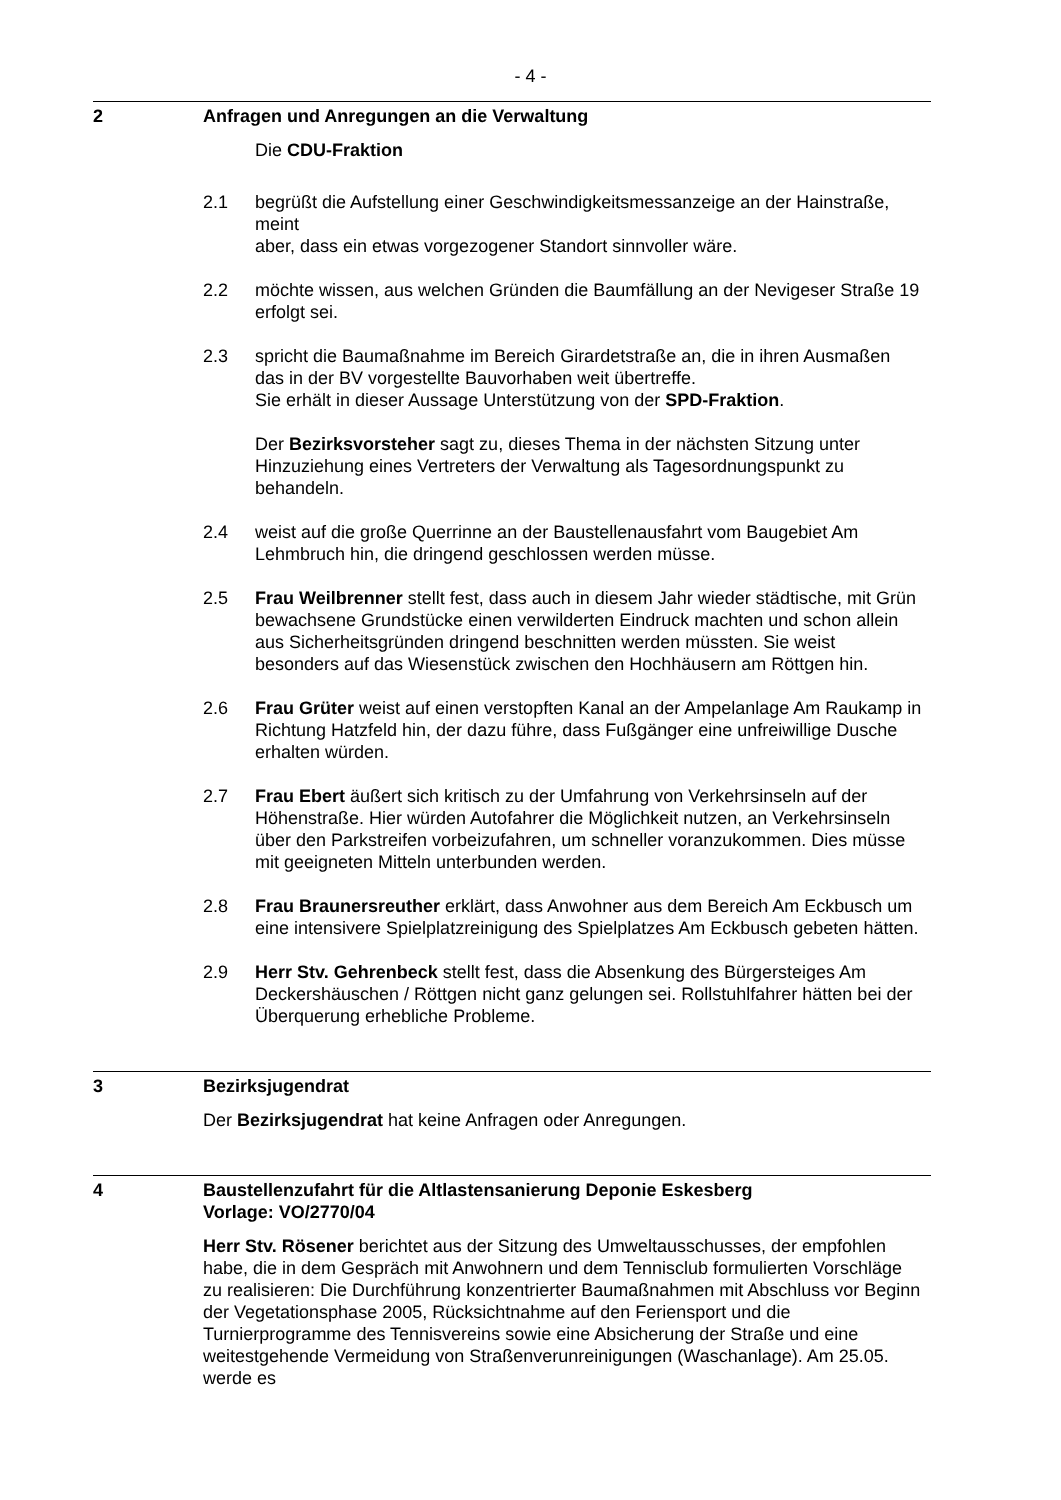- 4 -
2 Anfragen und Anregungen an die Verwaltung
Die CDU-Fraktion
2.1 begrüßt die Aufstellung einer Geschwindigkeitsmessanzeige an der Hainstraße, meint
aber, dass ein etwas vorgezogener Standort sinnvoller wäre.
2.2 möchte wissen, aus welchen Gründen die Baumfällung an der Nevigeser Straße 19 erfolgt sei.
2.3 spricht die Baumaßnahme im Bereich Girardetstraße an, die in ihren Ausmaßen das in der BV vorgestellte Bauvorhaben weit übertreffe.
Sie erhält in dieser Aussage Unterstützung von der SPD-Fraktion.
Der Bezirksvorsteher sagt zu, dieses Thema in der nächsten Sitzung unter Hinzuziehung eines Vertreters der Verwaltung als Tagesordnungspunkt zu behandeln.
2.4 weist auf die große Querrinne an der Baustellenausfahrt vom Baugebiet Am Lehmbruch hin, die dringend geschlossen werden müsse.
2.5 Frau Weilbrenner stellt fest, dass auch in diesem Jahr wieder städtische, mit Grün bewachsene Grundstücke einen verwilderten Eindruck machten und schon allein aus Sicherheitsgründen dringend beschnitten werden müssten. Sie weist besonders auf das Wiesenstück zwischen den Hochhäusern am Röttgen hin.
2.6 Frau Grüter weist auf einen verstopften Kanal an der Ampelanlage Am Raukamp in Richtung Hatzfeld hin, der dazu führe, dass Fußgänger eine unfreiwillige Dusche erhalten würden.
2.7 Frau Ebert äußert sich kritisch zu der Umfahrung von Verkehrsinseln auf der Höhenstraße. Hier würden Autofahrer die Möglichkeit nutzen, an Verkehrsinseln über den Parkstreifen vorbeizufahren, um schneller voranzukommen. Dies müsse mit geeigneten Mitteln unterbunden werden.
2.8 Frau Braunersreuther erklärt, dass Anwohner aus dem Bereich Am Eckbusch um eine intensivere Spielplatzreinigung des Spielplatzes Am Eckbusch gebeten hätten.
2.9 Herr Stv. Gehrenbeck stellt fest, dass die Absenkung des Bürgersteiges Am Deckershäuschen / Röttgen nicht ganz gelungen sei. Rollstuhlfahrer hätten bei der Überquerung erhebliche Probleme.
3 Bezirksjugendrat
Der Bezirksjugendrat hat keine Anfragen oder Anregungen.
4 Baustellenzufahrt für die Altlastensanierung Deponie Eskesberg
Vorlage: VO/2770/04
Herr Stv. Rösener berichtet aus der Sitzung des Umweltausschusses, der empfohlen habe, die in dem Gespräch mit Anwohnern und dem Tennisclub formulierten Vorschläge zu realisieren: Die Durchführung konzentrierter Baumaßnahmen mit Abschluss vor Beginn der Vegetationsphase 2005, Rücksichtnahme auf den Feriensport und die Turnierprogramme des Tennisvereins sowie eine Absicherung der Straße und eine weitestgehende Vermeidung von Straßenverunreinigungen (Waschanlage). Am 25.05. werde es